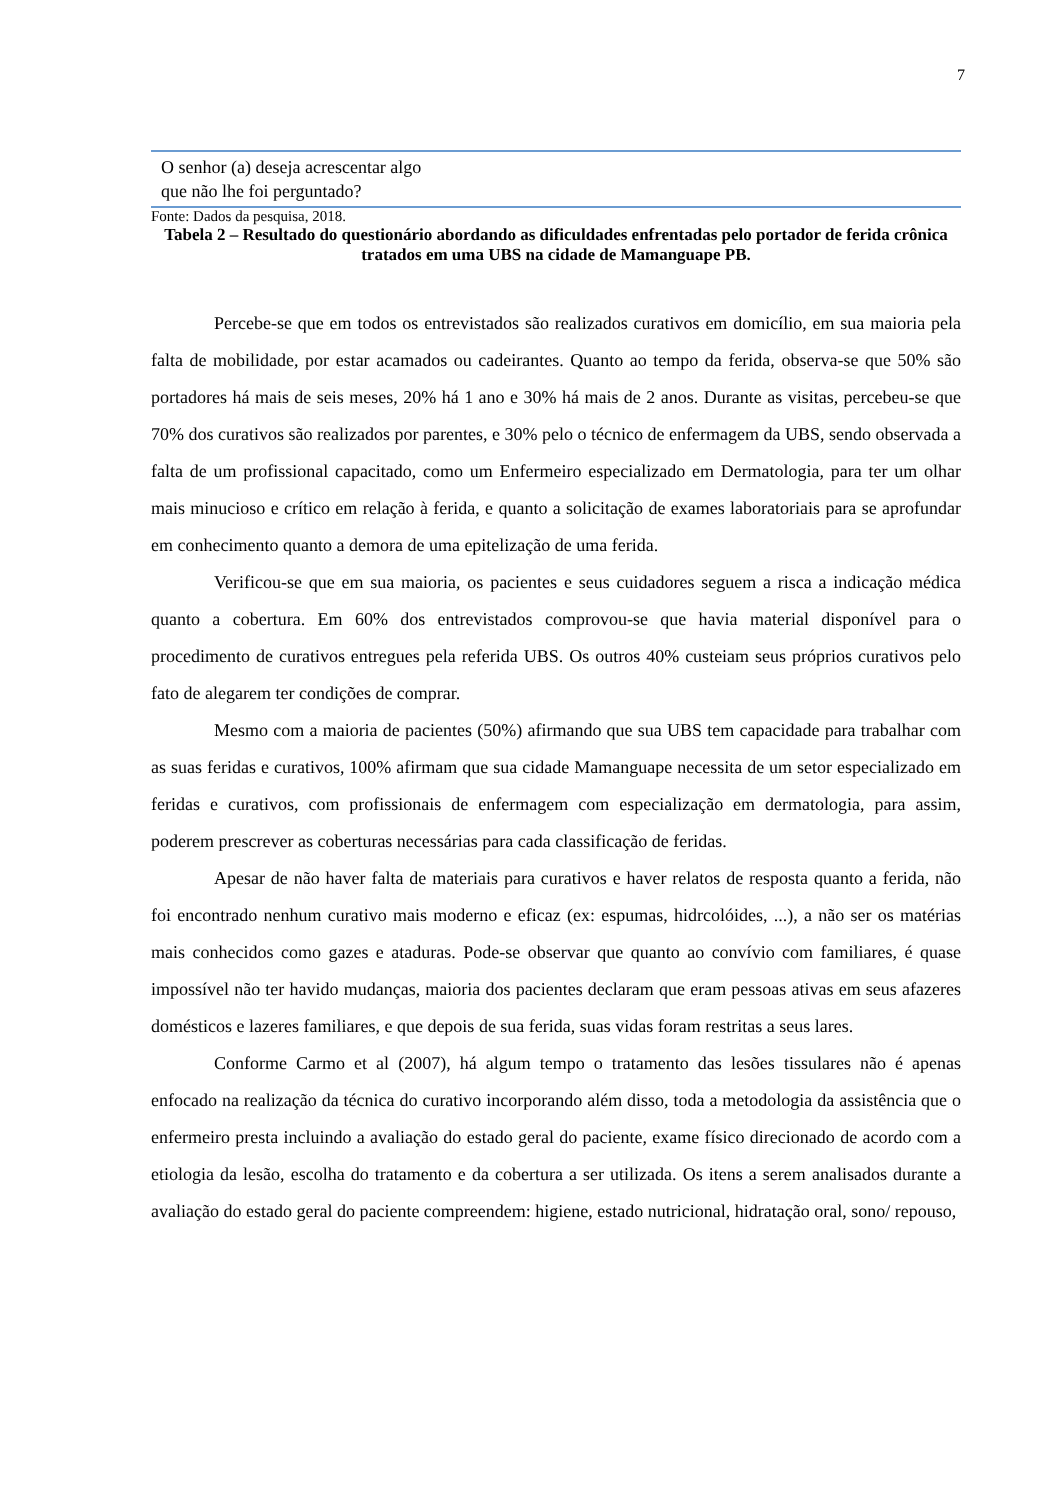7
| O senhor (a) deseja acrescentar algo que não lhe foi perguntado? | |
Fonte: Dados da pesquisa, 2018.
Tabela 2 – Resultado do questionário abordando as dificuldades enfrentadas pelo portador de ferida crônica tratados em uma UBS na cidade de Mamanguape PB.
Percebe-se que em todos os entrevistados são realizados curativos em domicílio, em sua maioria pela falta de mobilidade, por estar acamados ou cadeirantes. Quanto ao tempo da ferida, observa-se que 50% são portadores há mais de seis meses, 20% há 1 ano e 30% há mais de 2 anos. Durante as visitas, percebeu-se que 70% dos curativos são realizados por parentes, e 30% pelo o técnico de enfermagem da UBS, sendo observada a falta de um profissional capacitado, como um Enfermeiro especializado em Dermatologia, para ter um olhar mais minucioso e crítico em relação à ferida, e quanto a solicitação de exames laboratoriais para se aprofundar em conhecimento quanto a demora de uma epitelização de uma ferida.
Verificou-se que em sua maioria, os pacientes e seus cuidadores seguem a risca a indicação médica quanto a cobertura. Em 60% dos entrevistados comprovou-se que havia material disponível para o procedimento de curativos entregues pela referida UBS. Os outros 40% custeiam seus próprios curativos pelo fato de alegarem ter condições de comprar.
Mesmo com a maioria de pacientes (50%) afirmando que sua UBS tem capacidade para trabalhar com as suas feridas e curativos, 100% afirmam que sua cidade Mamanguape necessita de um setor especializado em feridas e curativos, com profissionais de enfermagem com especialização em dermatologia, para assim, poderem prescrever as coberturas necessárias para cada classificação de feridas.
Apesar de não haver falta de materiais para curativos e haver relatos de resposta quanto a ferida, não foi encontrado nenhum curativo mais moderno e eficaz (ex: espumas, hidrcolóides, ...), a não ser os matérias mais conhecidos como gazes e ataduras. Pode-se observar que quanto ao convívio com familiares, é quase impossível não ter havido mudanças, maioria dos pacientes declaram que eram pessoas ativas em seus afazeres domésticos e lazeres familiares, e que depois de sua ferida, suas vidas foram restritas a seus lares.
Conforme Carmo et al (2007), há algum tempo o tratamento das lesões tissulares não é apenas enfocado na realização da técnica do curativo incorporando além disso, toda a metodologia da assistência que o enfermeiro presta incluindo a avaliação do estado geral do paciente, exame físico direcionado de acordo com a etiologia da lesão, escolha do tratamento e da cobertura a ser utilizada. Os itens a serem analisados durante a avaliação do estado geral do paciente compreendem: higiene, estado nutricional, hidratação oral, sono/ repouso,